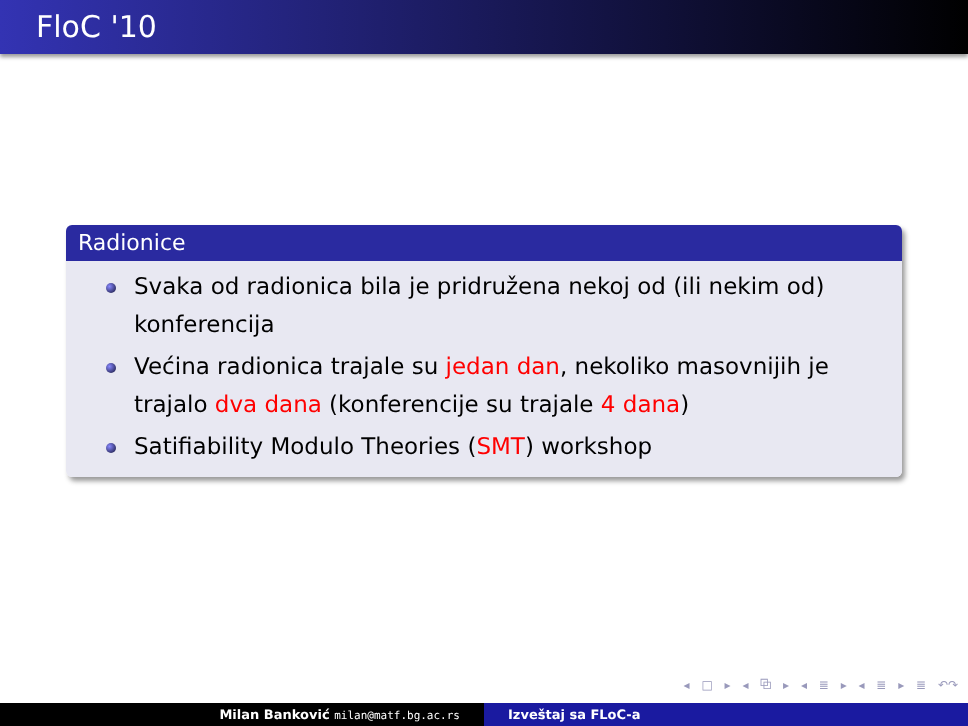FloC '10
Radionice
Svaka od radionica bila je pridružena nekoj od (ili nekim od) konferencija
Većina radionica trajale su jedan dan, nekoliko masovnijih je trajalo dva dana (konferencije su trajale 4 dana)
Satifiability Modulo Theories (SMT) workshop
◂ □ ▸ ◂ ⧉ ▸ ◂ ≣ ▸ ◂ ≣ ▸ ≣ ↶↷
Milan Banković milan@matf.bg.ac.rs
Izveštaj sa FLoC-a